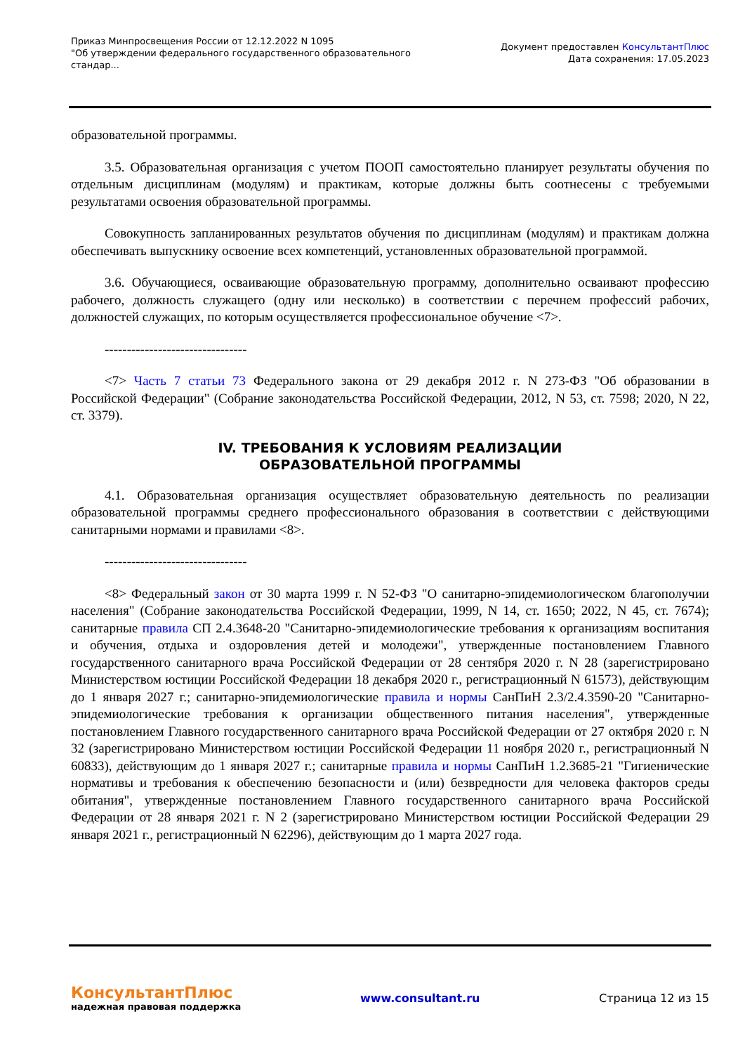Приказ Минпросвещения России от 12.12.2022 N 1095
"Об утверждении федерального государственного образовательного
стандар...
Документ предоставлен КонсультантПлюс
Дата сохранения: 17.05.2023
образовательной программы.
3.5. Образовательная организация с учетом ПООП самостоятельно планирует результаты обучения по отдельным дисциплинам (модулям) и практикам, которые должны быть соотнесены с требуемыми результатами освоения образовательной программы.
Совокупность запланированных результатов обучения по дисциплинам (модулям) и практикам должна обеспечивать выпускнику освоение всех компетенций, установленных образовательной программой.
3.6. Обучающиеся, осваивающие образовательную программу, дополнительно осваивают профессию рабочего, должность служащего (одну или несколько) в соответствии с перечнем профессий рабочих, должностей служащих, по которым осуществляется профессиональное обучение <7>.
--------------------------------
<7> Часть 7 статьи 73 Федерального закона от 29 декабря 2012 г. N 273-ФЗ "Об образовании в Российской Федерации" (Собрание законодательства Российской Федерации, 2012, N 53, ст. 7598; 2020, N 22, ст. 3379).
IV. ТРЕБОВАНИЯ К УСЛОВИЯМ РЕАЛИЗАЦИИ
ОБРАЗОВАТЕЛЬНОЙ ПРОГРАММЫ
4.1. Образовательная организация осуществляет образовательную деятельность по реализации образовательной программы среднего профессионального образования в соответствии с действующими санитарными нормами и правилами <8>.
--------------------------------
<8> Федеральный закон от 30 марта 1999 г. N 52-ФЗ "О санитарно-эпидемиологическом благополучии населения" (Собрание законодательства Российской Федерации, 1999, N 14, ст. 1650; 2022, N 45, ст. 7674); санитарные правила СП 2.4.3648-20 "Санитарно-эпидемиологические требования к организациям воспитания и обучения, отдыха и оздоровления детей и молодежи", утвержденные постановлением Главного государственного санитарного врача Российской Федерации от 28 сентября 2020 г. N 28 (зарегистрировано Министерством юстиции Российской Федерации 18 декабря 2020 г., регистрационный N 61573), действующим до 1 января 2027 г.; санитарно-эпидемиологические правила и нормы СанПиН 2.3/2.4.3590-20 "Санитарно-эпидемиологические требования к организации общественного питания населения", утвержденные постановлением Главного государственного санитарного врача Российской Федерации от 27 октября 2020 г. N 32 (зарегистрировано Министерством юстиции Российской Федерации 11 ноября 2020 г., регистрационный N 60833), действующим до 1 января 2027 г.; санитарные правила и нормы СанПиН 1.2.3685-21 "Гигиенические нормативы и требования к обеспечению безопасности и (или) безвредности для человека факторов среды обитания", утвержденные постановлением Главного государственного санитарного врача Российской Федерации от 28 января 2021 г. N 2 (зарегистрировано Министерством юстиции Российской Федерации 29 января 2021 г., регистрационный N 62296), действующим до 1 марта 2027 года.
КонсультантПлюс
надежная правовая поддержка
www.consultant.ru Страница 12 из 15